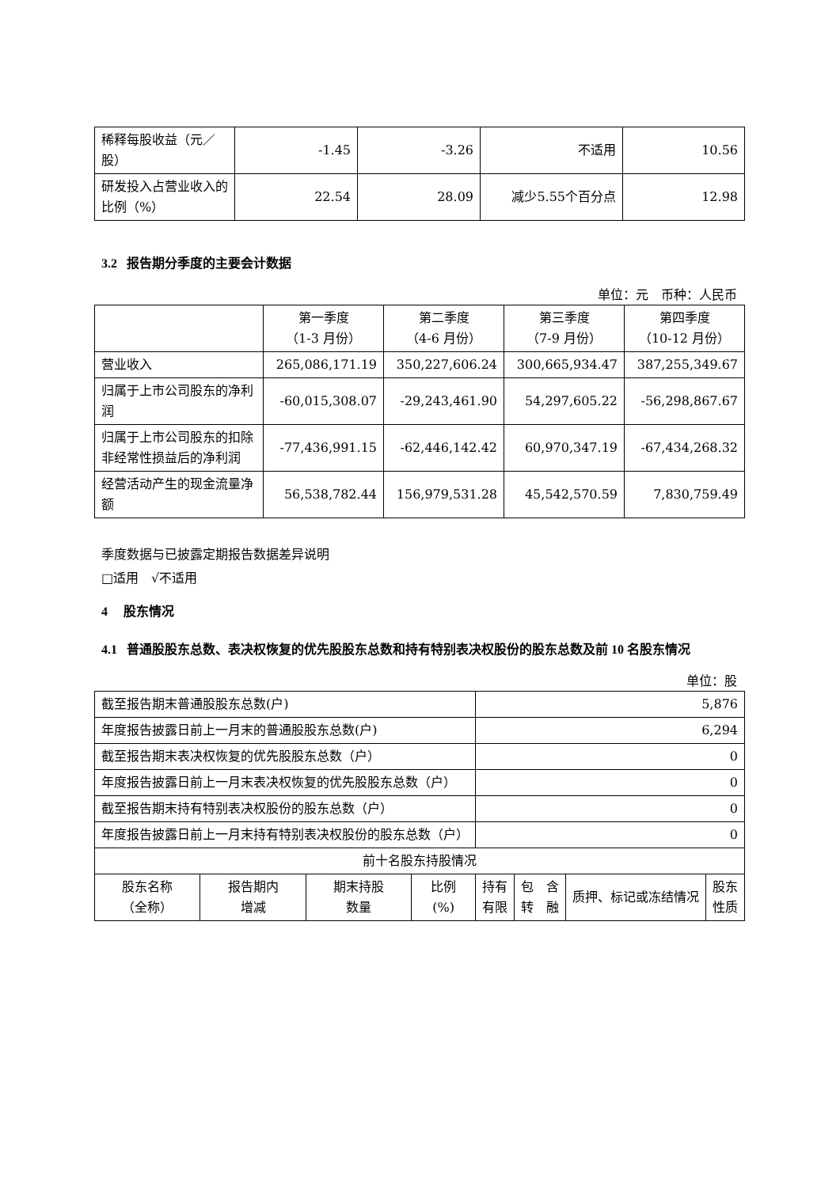| 稀释每股收益（元／股） | -1.45 | -3.26 | 不适用 | 10.56 |
| 研发投入占营业收入的比例（%） | 22.54 | 28.09 | 减少5.55个百分点 | 12.98 |
3.2 报告期分季度的主要会计数据
单位：元　币种：人民币
| | 第一季度 （1-3 月份） | 第二季度 （4-6 月份） | 第三季度 （7-9 月份） | 第四季度 （10-12 月份） |
| --- | --- | --- | --- | --- |
| 营业收入 | 265,086,171.19 | 350,227,606.24 | 300,665,934.47 | 387,255,349.67 |
| 归属于上市公司股东的净利润 | -60,015,308.07 | -29,243,461.90 | 54,297,605.22 | -56,298,867.67 |
| 归属于上市公司股东的扣除非经常性损益后的净利润 | -77,436,991.15 | -62,446,142.42 | 60,970,347.19 | -67,434,268.32 |
| 经营活动产生的现金流量净额 | 56,538,782.44 | 156,979,531.28 | 45,542,570.59 | 7,830,759.49 |
季度数据与已披露定期报告数据差异说明
□适用　√不适用
4 股东情况
4.1 普通股股东总数、表决权恢复的优先股股东总数和持有特别表决权股份的股东总数及前 10 名股东情况
单位：股
| 截至报告期末普通股股东总数(户) | | | | 5,876 | | | |
| 年度报告披露日前上一月末的普通股股东总数(户) | | | | 6,294 | | | |
| 截至报告期末表决权恢复的优先股股东总数（户） | | | | 0 | | | |
| 年度报告披露日前上一月末表决权恢复的优先股股东总数（户） | | | | 0 | | | |
| 截至报告期末持有特别表决权股份的股东总数（户） | | | | 0 | | | |
| 年度报告披露日前上一月末持有特别表决权股份的股东总数（户） | | | | 0 | | | |
| 前十名股东持股情况 | | | | | | | |
| 股东名称 （全称） | 报告期内 增减 | 期末持股 数量 | 比例 (%) | 持有 有限 | 包 含 转 融 | 质押、标记或冻结情况 | 股东 性质 |